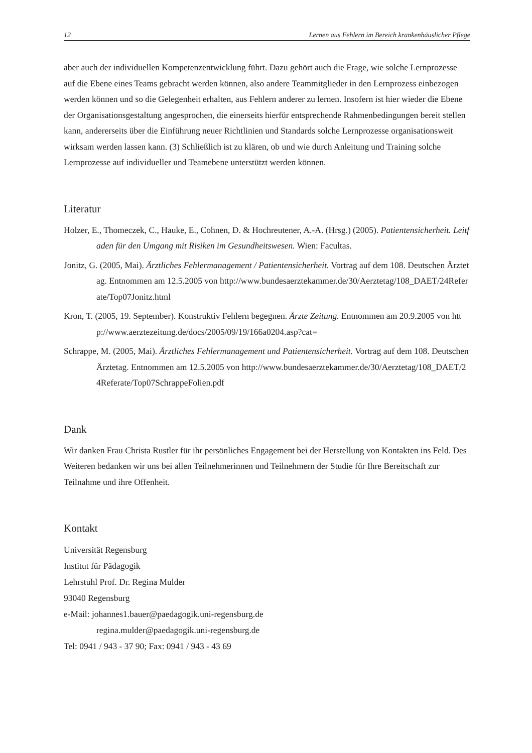12 Lernen aus Fehlern im Bereich krankenhäuslicher Pflege
aber auch der individuellen Kompetenzentwicklung führt. Dazu gehört auch die Frage, wie solche Lernprozesse auf die Ebene eines Teams gebracht werden können, also andere Teammitglieder in den Lernprozess einbezogen werden können und so die Gelegenheit erhalten, aus Fehlern anderer zu lernen. Insofern ist hier wieder die Ebene der Organisationsgestaltung angesprochen, die einerseits hierfür entsprechende Rahmenbedingungen bereit stellen kann, andererseits über die Einführung neuer Richtlinien und Standards solche Lernprozesse organisationsweit wirksam werden lassen kann. (3) Schließlich ist zu klären, ob und wie durch Anleitung und Training solche Lernprozesse auf individueller und Teamebene unterstützt werden können.
Literatur
Holzer, E., Thomeczek, C., Hauke, E., Cohnen, D. & Hochreutener, A.-A. (Hrsg.) (2005). Patientensicherheit. Leitfaden für den Umgang mit Risiken im Gesundheitswesen. Wien: Facultas.
Jonitz, G. (2005, Mai). Ärztliches Fehlermanagement / Patientensicherheit. Vortrag auf dem 108. Deutschen Ärztetag. Entnommen am 12.5.2005 von http://www.bundesaerztekammer.de/30/Aerztetag/108_DAET/24Referate/Top07Jonitz.html
Kron, T. (2005, 19. September). Konstruktiv Fehlern begegnen. Ärzte Zeitung. Entnommen am 20.9.2005 von http://www.aerztezeitung.de/docs/2005/09/19/166a0204.asp?cat=
Schrappe, M. (2005, Mai). Ärztliches Fehlermanagement und Patientensicherheit. Vortrag auf dem 108. Deutschen Ärztetag. Entnommen am 12.5.2005 von http://www.bundesaerztekammer.de/30/Aerztetag/108_DAET/24Referate/Top07SchrappeFolien.pdf
Dank
Wir danken Frau Christa Rustler für ihr persönliches Engagement bei der Herstellung von Kontakten ins Feld. Des Weiteren bedanken wir uns bei allen Teilnehmerinnen und Teilnehmern der Studie für Ihre Bereitschaft zur Teilnahme und ihre Offenheit.
Kontakt
Universität Regensburg
Institut für Pädagogik
Lehrstuhl Prof. Dr. Regina Mulder
93040 Regensburg
e-Mail: johannes1.bauer@paedagogik.uni-regensburg.de
regina.mulder@paedagogik.uni-regensburg.de
Tel: 0941 / 943 - 37 90; Fax: 0941 / 943 - 43 69